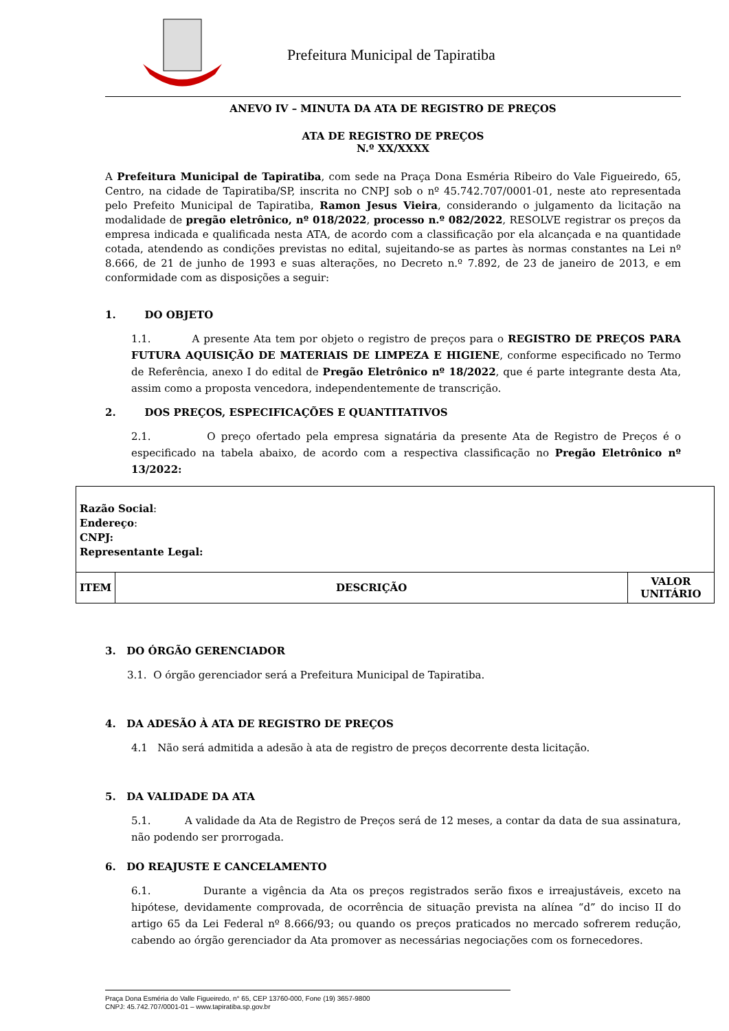Prefeitura Municipal de Tapiratiba
ANEVO IV – MINUTA DA ATA DE REGISTRO DE PREÇOS
ATA DE REGISTRO DE PREÇOS
N.º XX/XXXX
A Prefeitura Municipal de Tapiratiba, com sede na Praça Dona Esméria Ribeiro do Vale Figueiredo, 65, Centro, na cidade de Tapiratiba/SP, inscrita no CNPJ sob o nº 45.742.707/0001-01, neste ato representada pelo Prefeito Municipal de Tapiratiba, Ramon Jesus Vieira, considerando o julgamento da licitação na modalidade de pregão eletrônico, nº 018/2022, processo n.º 082/2022, RESOLVE registrar os preços da empresa indicada e qualificada nesta ATA, de acordo com a classificação por ela alcançada e na quantidade cotada, atendendo as condições previstas no edital, sujeitando-se as partes às normas constantes na Lei nº 8.666, de 21 de junho de 1993 e suas alterações, no Decreto n.º 7.892, de 23 de janeiro de 2013, e em conformidade com as disposições a seguir:
1. DO OBJETO
1.1. A presente Ata tem por objeto o registro de preços para o REGISTRO DE PREÇOS PARA FUTURA AQUISIÇÃO DE MATERIAIS DE LIMPEZA E HIGIENE, conforme especificado no Termo de Referência, anexo I do edital de Pregão Eletrônico nº 18/2022, que é parte integrante desta Ata, assim como a proposta vencedora, independentemente de transcrição.
2. DOS PREÇOS, ESPECIFICAÇÕES E QUANTITATIVOS
2.1. O preço ofertado pela empresa signatária da presente Ata de Registro de Preços é o especificado na tabela abaixo, de acordo com a respectiva classificação no Pregão Eletrônico nº 13/2022:
| Razão Social : Endereço : CNPJ: Representante Legal: | | |
| ITEM | DESCRIÇÃO | VALOR UNITÁRIO |
3. DO ÓRGÃO GERENCIADOR
3.1. O órgão gerenciador será a Prefeitura Municipal de Tapiratiba.
4. DA ADESÃO À ATA DE REGISTRO DE PREÇOS
4.1 Não será admitida a adesão à ata de registro de preços decorrente desta licitação.
5. DA VALIDADE DA ATA
5.1. A validade da Ata de Registro de Preços será de 12 meses, a contar da data de sua assinatura, não podendo ser prorrogada.
6. DO REAJUSTE E CANCELAMENTO
6.1. Durante a vigência da Ata os preços registrados serão fixos e irreajustáveis, exceto na hipótese, devidamente comprovada, de ocorrência de situação prevista na alínea “d” do inciso II do artigo 65 da Lei Federal nº 8.666/93; ou quando os preços praticados no mercado sofrerem redução, cabendo ao órgão gerenciador da Ata promover as necessárias negociações com os fornecedores.
Praça Dona Esméria do Valle Figueiredo, n° 65, CEP 13760-000, Fone (19) 3657-9800
CNPJ: 45.742.707/0001-01 – www.tapiratiba.sp.gov.br